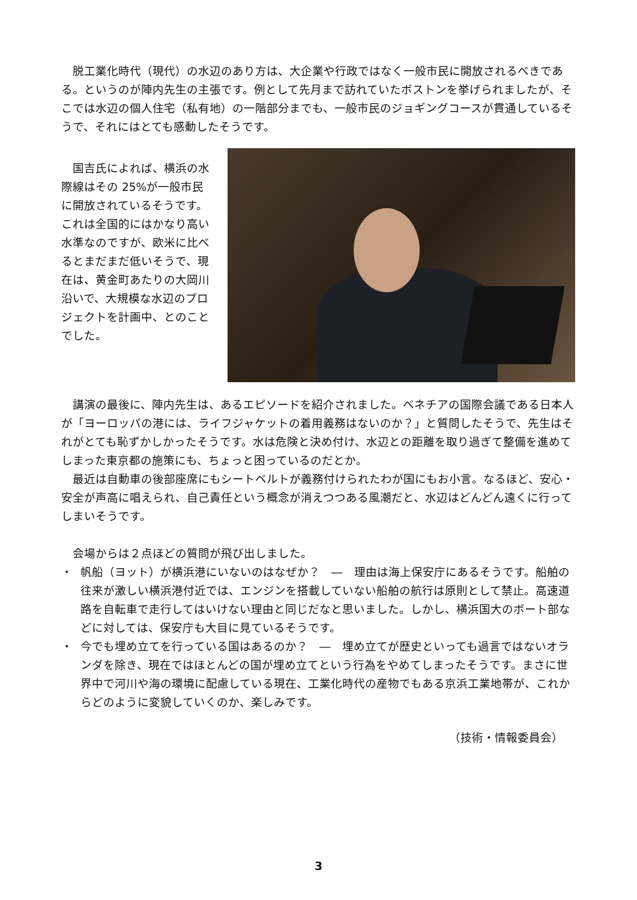脱工業化時代（現代）の水辺のあり方は、大企業や行政ではなく一般市民に開放されるべきである。というのが陣内先生の主張です。例として先月まで訪れていたボストンを挙げられましたが、そこでは水辺の個人住宅（私有地）の一階部分までも、一般市民のジョギングコースが貫通しているそうで、それにはとても感動したそうです。
国吉氏によれば、横浜の水際線はその 25%が一般市民に開放されているそうです。これは全国的にはかなり高い水準なのですが、欧米に比べるとまだまだ低いそうで、現在は、黄金町あたりの大岡川沿いで、大規模な水辺のプロジェクトを計画中、とのことでした。
講演の最後に、陣内先生は、あるエピソードを紹介されました。ベネチアの国際会議である日本人が「ヨーロッパの港には、ライフジャケットの着用義務はないのか？」と質問したそうで、先生はそれがとても恥ずかしかったそうです。水は危険と決め付け、水辺との距離を取り過ぎて整備を進めてしまった東京都の施策にも、ちょっと困っているのだとか。
最近は自動車の後部座席にもシートベルトが義務付けられたわが国にもお小言。なるほど、安心・安全が声高に唱えられ、自己責任という概念が消えつつある風潮だと、水辺はどんどん遠くに行ってしまいそうです。
会場からは２点ほどの質問が飛び出しました。
・ 帆船（ヨット）が横浜港にいないのはなぜか？　―　理由は海上保安庁にあるそうです。船舶の往来が激しい横浜港付近では、エンジンを搭載していない船舶の航行は原則として禁止。高速道路を自転車で走行してはいけない理由と同じだなと思いました。しかし、横浜国大のボート部などに対しては、保安庁も大目に見ているそうです。
・ 今でも埋め立てを行っている国はあるのか？　―　埋め立てが歴史といっても過言ではないオランダを除き、現在ではほとんどの国が埋め立てという行為をやめてしまったそうです。まさに世界中で河川や海の環境に配慮している現在、工業化時代の産物でもある京浜工業地帯が、これからどのように変貌していくのか、楽しみです。
（技術・情報委員会）
3